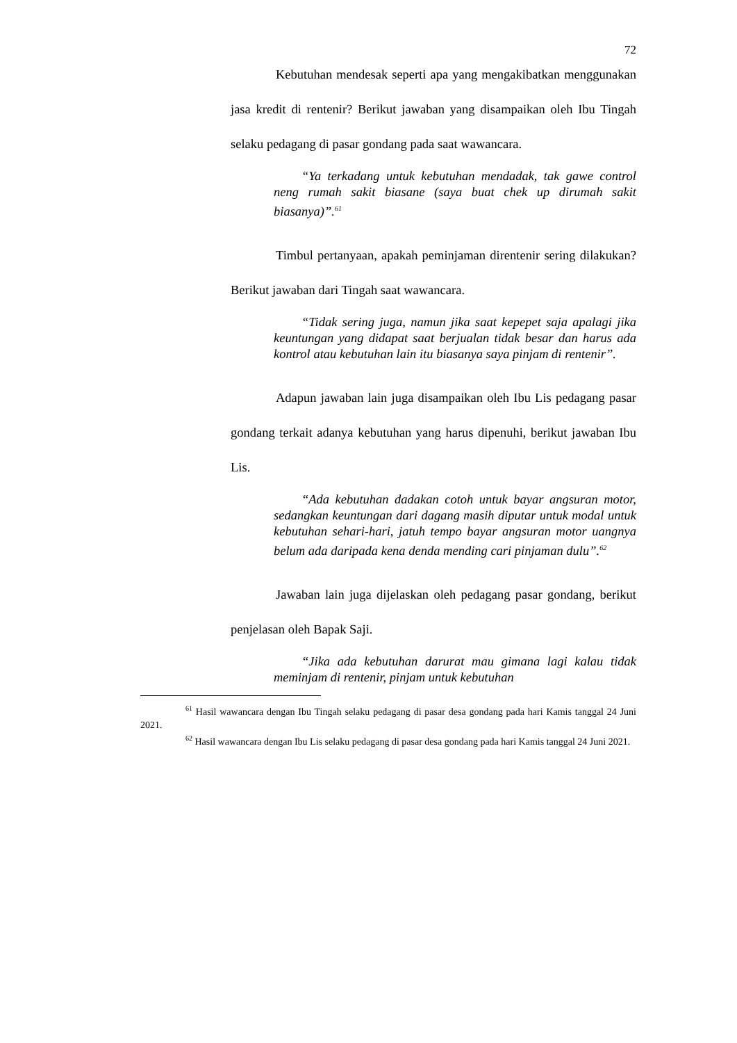72
Kebutuhan mendesak seperti apa yang mengakibatkan menggunakan jasa kredit di rentenir? Berikut jawaban yang disampaikan oleh Ibu Tingah selaku pedagang di pasar gondang pada saat wawancara.
“Ya terkadang untuk kebutuhan mendadak, tak gawe control neng rumah sakit biasane (saya buat chek up dirumah sakit biasanya)”.<sup>61</sup>
Timbul pertanyaan, apakah peminjaman direntenir sering dilakukan? Berikut jawaban dari Tingah saat wawancara.
“Tidak sering juga, namun jika saat kepepet saja apalagi jika keuntungan yang didapat saat berjualan tidak besar dan harus ada kontrol atau kebutuhan lain itu biasanya saya pinjam di rentenir”.
Adapun jawaban lain juga disampaikan oleh Ibu Lis pedagang pasar gondang terkait adanya kebutuhan yang harus dipenuhi, berikut jawaban Ibu Lis.
“Ada kebutuhan dadakan cotoh untuk bayar angsuran motor, sedangkan keuntungan dari dagang masih diputar untuk modal untuk kebutuhan sehari-hari, jatuh tempo bayar angsuran motor uangnya belum ada daripada kena denda mending cari pinjaman dulu”.<sup>62</sup>
Jawaban lain juga dijelaskan oleh pedagang pasar gondang, berikut penjelasan oleh Bapak Saji.
“Jika ada kebutuhan darurat mau gimana lagi kalau tidak meminjam di rentenir, pinjam untuk kebutuhan
<sup>61</sup> Hasil wawancara dengan Ibu Tingah selaku pedagang di pasar desa gondang pada hari Kamis tanggal 24 Juni 2021.
<sup>62</sup> Hasil wawancara dengan Ibu Lis selaku pedagang di pasar desa gondang pada hari Kamis tanggal 24 Juni 2021.